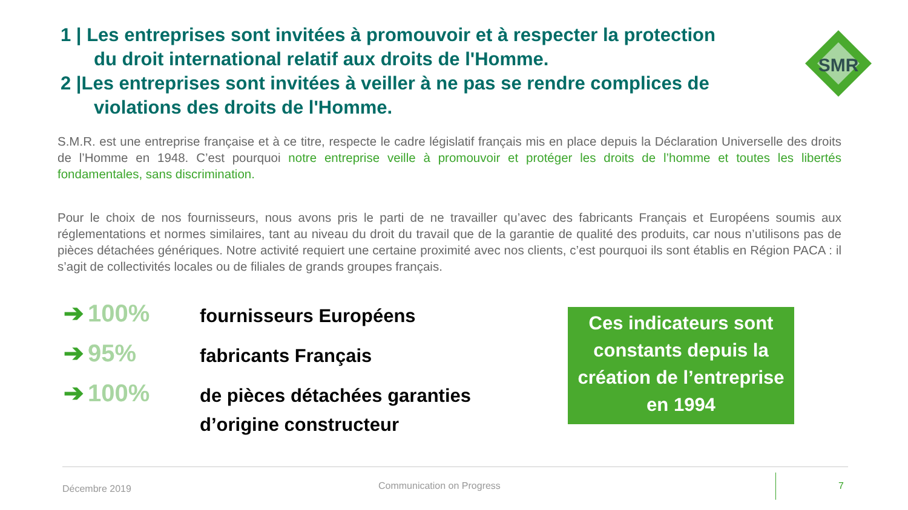1 | Les entreprises sont invitées à promouvoir et à respecter la protection
du droit international relatif aux droits de l'Homme.
2 |Les entreprises sont invitées à veiller à ne pas se rendre complices de
violations des droits de l'Homme.
SMR
S.M.R. est une entreprise française et à ce titre, respecte le cadre législatif français mis en place depuis la Déclaration Universelle des droits de l’Homme en 1948. C’est pourquoi notre entreprise veille à promouvoir et protéger les droits de l’homme et toutes les libertés fondamentales, sans discrimination.
Pour le choix de nos fournisseurs, nous avons pris le parti de ne travailler qu’avec des fabricants Français et Européens soumis aux réglementations et normes similaires, tant au niveau du droit du travail que de la garantie de qualité des produits, car nous n’utilisons pas de pièces détachées génériques. Notre activité requiert une certaine proximité avec nos clients, c’est pourquoi ils sont établis en Région PACA : il s’agit de collectivités locales ou de filiales de grands groupes français.
➔ 100%
fournisseurs Européens
➔ 95%
fabricants Français
➔ 100%
de pièces détachées garanties
d’origine constructeur
Ces indicateurs sont constants depuis la création de l’entreprise en 1994
Décembre 2019 Communication on Progress 7